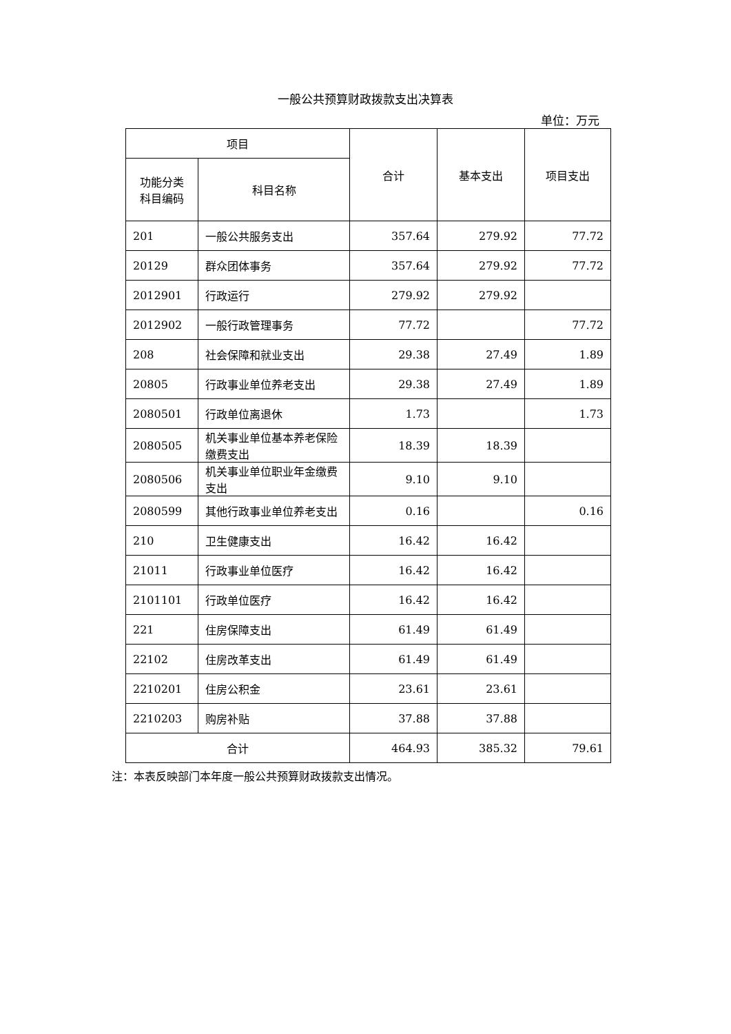一般公共预算财政拨款支出决算表
单位：万元
| 项目 | | 合计 | 基本支出 | 项目支出 |
| --- | --- | --- | --- | --- |
| 功能分类 科目编码 | 科目名称 | | | |
| 201 | 一般公共服务支出 | 357.64 | 279.92 | 77.72 |
| 20129 | 群众团体事务 | 357.64 | 279.92 | 77.72 |
| 2012901 | 行政运行 | 279.92 | 279.92 | |
| 2012902 | 一般行政管理事务 | 77.72 | | 77.72 |
| 208 | 社会保障和就业支出 | 29.38 | 27.49 | 1.89 |
| 20805 | 行政事业单位养老支出 | 29.38 | 27.49 | 1.89 |
| 2080501 | 行政单位离退休 | 1.73 | | 1.73 |
| 2080505 | 机关事业单位基本养老保险缴费支出 | 18.39 | 18.39 | |
| 2080506 | 机关事业单位职业年金缴费支出 | 9.10 | 9.10 | |
| 2080599 | 其他行政事业单位养老支出 | 0.16 | | 0.16 |
| 210 | 卫生健康支出 | 16.42 | 16.42 | |
| 21011 | 行政事业单位医疗 | 16.42 | 16.42 | |
| 2101101 | 行政单位医疗 | 16.42 | 16.42 | |
| 221 | 住房保障支出 | 61.49 | 61.49 | |
| 22102 | 住房改革支出 | 61.49 | 61.49 | |
| 2210201 | 住房公积金 | 23.61 | 23.61 | |
| 2210203 | 购房补贴 | 37.88 | 37.88 | |
| 合计 | | 464.93 | 385.32 | 79.61 |
注：本表反映部门本年度一般公共预算财政拨款支出情况。